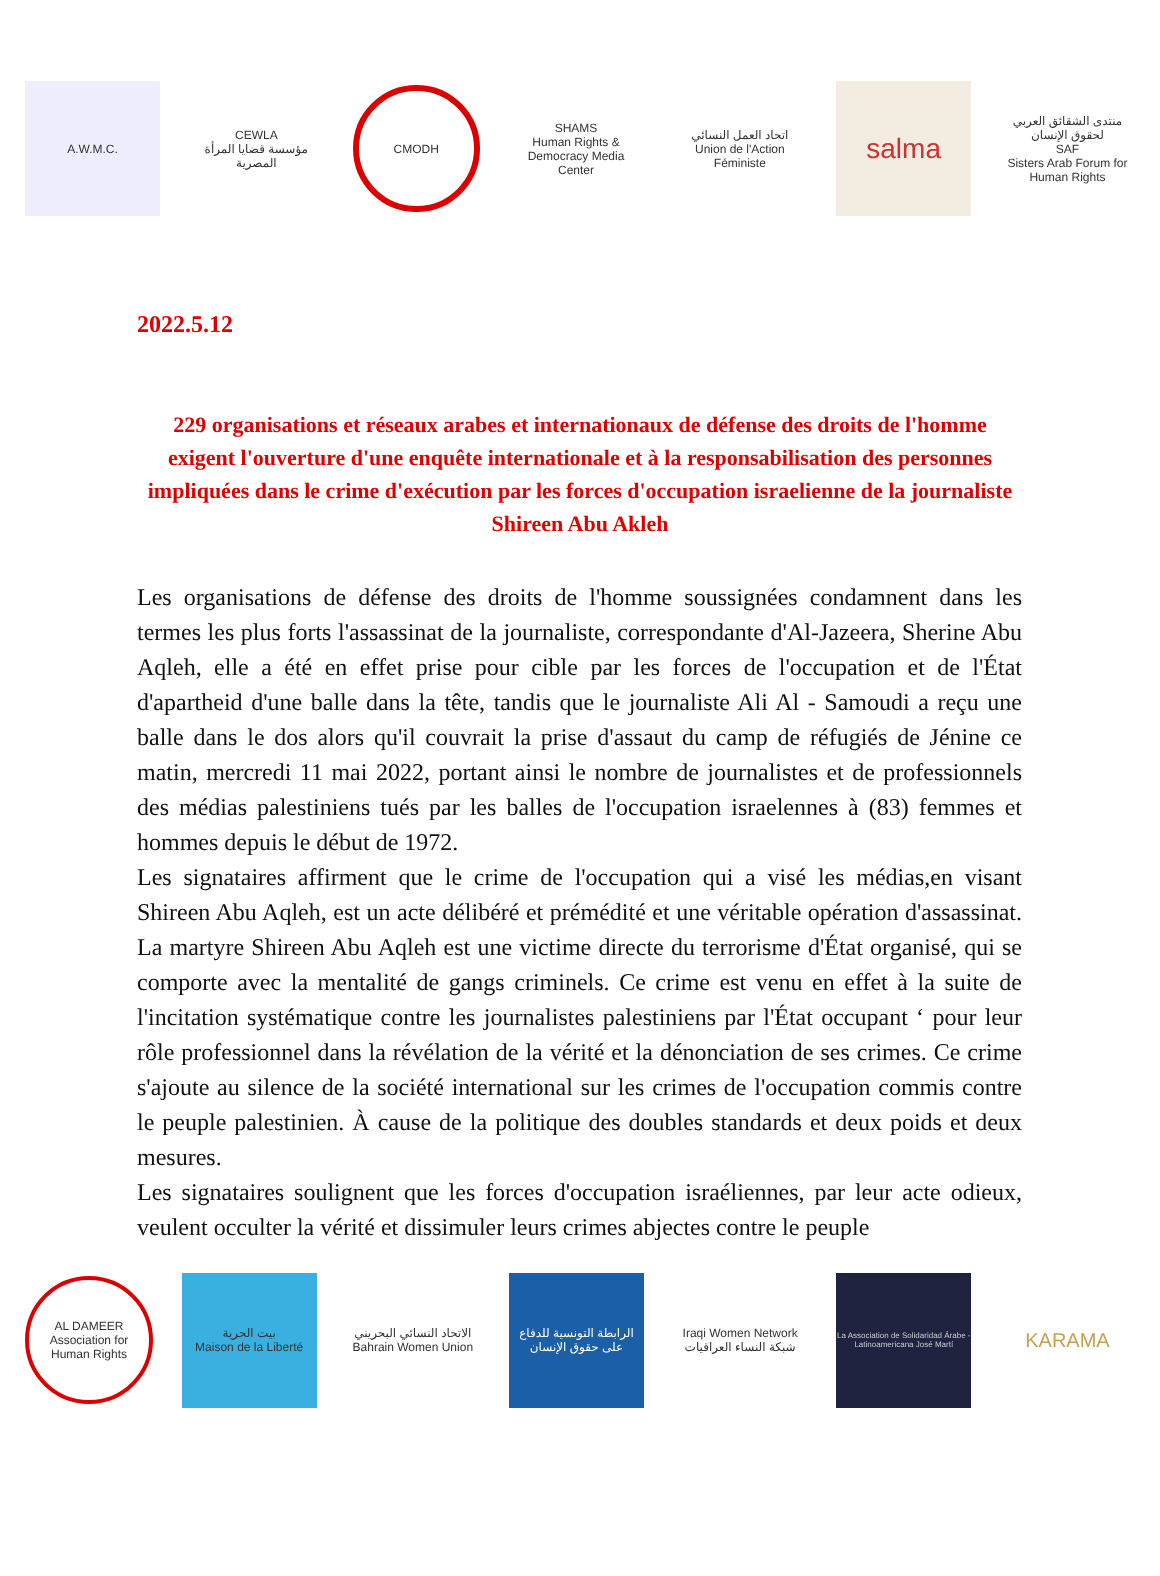A.W.M.C.
CEWLA
مؤسسة قضايا المرأة المصرية
CMODH
SHAMS
Human Rights & Democracy Media Center
اتحاد العمل النسائي
Union de l'Action Féministe
salma
منتدى الشقائق العربي لحقوق الإنسان
SAF
Sisters Arab Forum for Human Rights
2022.5.12
229 organisations et réseaux arabes et internationaux de défense des droits de l'homme exigent l'ouverture d'une enquête internationale et à la responsabilisation des personnes impliquées dans le crime d'exécution par les forces d'occupation israelienne de la journaliste Shireen Abu Akleh
Les organisations de défense des droits de l'homme soussignées condamnent dans les termes les plus forts l'assassinat de la journaliste, correspondante d'Al-Jazeera, Sherine Abu Aqleh, elle a été en effet prise pour cible par les forces de l'occupation et de l'État d'apartheid d'une balle dans la tête, tandis que le journaliste Ali Al - Samoudi a reçu une balle dans le dos alors qu'il couvrait la prise d'assaut du camp de réfugiés de Jénine ce matin, mercredi 11 mai 2022, portant ainsi le nombre de journalistes et de professionnels des médias palestiniens tués par les balles de l'occupation israelennes à (83) femmes et hommes depuis le début de 1972.
Les signataires affirment que le crime de l'occupation qui a visé les médias,en visant Shireen Abu Aqleh, est un acte délibéré et prémédité et une véritable opération d'assassinat. La martyre Shireen Abu Aqleh est une victime directe du terrorisme d'État organisé, qui se comporte avec la mentalité de gangs criminels. Ce crime est venu en effet à la suite de l'incitation systématique contre les journalistes palestiniens par l'État occupant ‘ pour leur rôle professionnel dans la révélation de la vérité et la dénonciation de ses crimes. Ce crime s'ajoute au silence de la société international sur les crimes de l'occupation commis contre le peuple palestinien. À cause de la politique des doubles standards et deux poids et deux mesures.
Les signataires soulignent que les forces d'occupation israéliennes, par leur acte odieux, veulent occulter la vérité et dissimuler leurs crimes abjectes contre le peuple
AL DAMEER Association for Human Rights
بيت الحرية
Maison de la Liberté
الاتحاد النسائي البحريني
Bahrain Women Union
الرابطة التونسية للدفاع على حقوق الإنسان
Iraqi Women Network
شبكة النساء العراقيات
La Association de Solidaridad Árabe - Latinoamericana José Martí
KARAMA